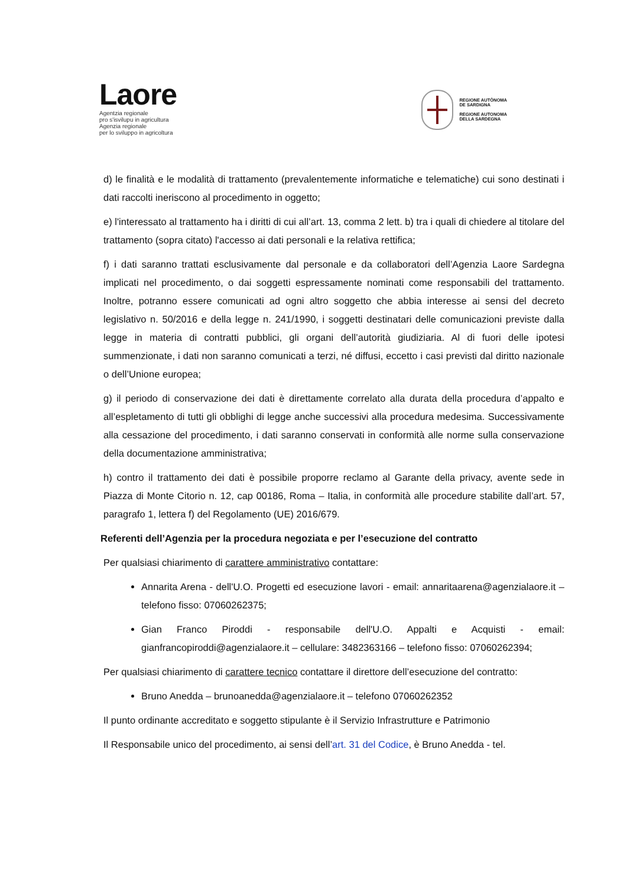Laore
Agentzia regionale
pro s'isvilupu in agricultura
Agenzia regionale
per lo sviluppo in agricoltura
REGIONE AUTÒNOMA
DE SARDIGNA
REGIONE AUTONOMA
DELLA SARDEGNA
d) le finalità e le modalità di trattamento (prevalentemente informatiche e telematiche) cui sono destinati i dati raccolti ineriscono al procedimento in oggetto;
e) l'interessato al trattamento ha i diritti di cui all’art. 13, comma 2 lett. b) tra i quali di chiedere al titolare del trattamento (sopra citato) l'accesso ai dati personali e la relativa rettifica;
f) i dati saranno trattati esclusivamente dal personale e da collaboratori dell’Agenzia Laore Sardegna implicati nel procedimento, o dai soggetti espressamente nominati come responsabili del trattamento. Inoltre, potranno essere comunicati ad ogni altro soggetto che abbia interesse ai sensi del decreto legislativo n. 50/2016 e della legge n. 241/1990, i soggetti destinatari delle comunicazioni previste dalla legge in materia di contratti pubblici, gli organi dell’autorità giudiziaria. Al di fuori delle ipotesi summenzionate, i dati non saranno comunicati a terzi, né diffusi, eccetto i casi previsti dal diritto nazionale o dell’Unione europea;
g) il periodo di conservazione dei dati è direttamente correlato alla durata della procedura d’appalto e all’espletamento di tutti gli obblighi di legge anche successivi alla procedura medesima. Successivamente alla cessazione del procedimento, i dati saranno conservati in conformità alle norme sulla conservazione della documentazione amministrativa;
h) contro il trattamento dei dati è possibile proporre reclamo al Garante della privacy, avente sede in Piazza di Monte Citorio n. 12, cap 00186, Roma – Italia, in conformità alle procedure stabilite dall’art. 57, paragrafo 1, lettera f) del Regolamento (UE) 2016/679.
Referenti dell’Agenzia per la procedura negoziata e per l’esecuzione del contratto
Per qualsiasi chiarimento di carattere amministrativo contattare:
Annarita Arena - dell'U.O. Progetti ed esecuzione lavori - email: annaritaarena@agenzialaore.it – telefono fisso: 07060262375;
Gian Franco Piroddi - responsabile dell'U.O. Appalti e Acquisti - email: gianfrancopiroddi@agenzialaore.it – cellulare: 3482363166 – telefono fisso: 07060262394;
Per qualsiasi chiarimento di carattere tecnico contattare il direttore dell’esecuzione del contratto:
Bruno Anedda – brunoanedda@agenzialaore.it – telefono 07060262352
Il punto ordinante accreditato e soggetto stipulante è il Servizio Infrastrutture e Patrimonio
Il Responsabile unico del procedimento, ai sensi dell’art. 31 del Codice, è Bruno Anedda - tel.